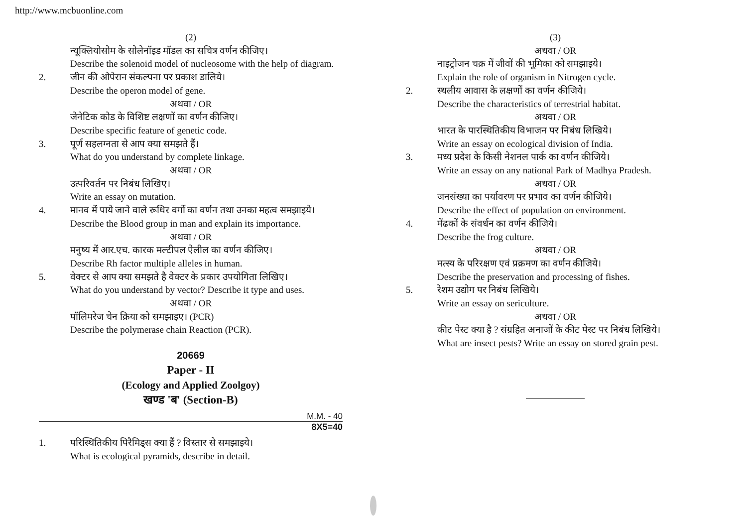http://www.mcbuonline.com
(2)
न्यूक्लियोसोम के सोलेनॉइड मॉडल का सचित्र वर्णन कीजिए।
Describe the solenoid model of nucleosome with the help of diagram.
2. जीन की ओपेरान संकल्पना पर प्रकाश डालिये।
Describe the operon model of gene.
अथवा / OR
जेनेटिक कोड के विशिष्ट लक्षणों का वर्णन कीजिए।
Describe specific feature of genetic code.
3. पूर्ण सहलग्नता से आप क्या समझते हैं।
What do you understand by complete linkage.
अथवा / OR
उत्परिवर्तन पर निबंध लिखिए।
Write an essay on mutation.
4. मानव में पाये जाने वाले रूधिर वर्गो का वर्णन तथा उनका महत्व समझाइये।
Describe the Blood group in man and explain its importance.
अथवा / OR
मनुष्य में आर.एच. कारक मल्टीपल ऐलील का वर्णन कीजिए।
Describe Rh factor multiple alleles in human.
5. वेक्टर से आप क्या समझते है वेक्टर के प्रकार उपयोगिता लिखिए।
What do you understand by vector? Describe it type and uses.
अथवा / OR
पॉलिमरेज चेन क्रिया को समझाइए। (PCR)
Describe the polymerase chain Reaction (PCR).
20669
Paper - II
(Ecology and Applied Zoolgoy)
खण्ड 'ब' (Section-B)
M.M. - 40
8X5=40
1. परिस्थितिकीय पिरैमिड्स क्या हैं ? विस्तार से समझाइये।
What is ecological pyramids, describe in detail.
(3)
अथवा / OR
नाइट्रोजन चक्र में जीवों की भूमिका को समझाइये।
Explain the role of organism in Nitrogen cycle.
2. स्थलीय आवास के लक्षणों का वर्णन कीजिये।
Describe the characteristics of terrestrial habitat.
अथवा / OR
भारत के पारस्थितिकीय विभाजन पर निबंध लिखिये।
Write an essay on ecological division of India.
3. मध्य प्रदेश के किसी नेशनल पार्क का वर्णन कीजिये।
Write an essay on any national Park of Madhya Pradesh.
अथवा / OR
जनसंख्या का पर्यावरण पर प्रभाव का वर्णन कीजिये।
Describe the effect of population on environment.
4. मेंढकों के संवर्धन का वर्णन कीजिये।
Describe the frog culture.
अथवा / OR
मत्स्य के परिरक्षण एवं प्रक्रमण का वर्णन कीजिये।
Describe the preservation and processing of fishes.
5. रेशम उद्योग पर निबंध लिखिये।
Write an essay on sericulture.
अथवा / OR
कीट पेस्ट क्या है ? संग्रहित अनाजों के कीट पेस्ट पर निबंध लिखिये।
What are insect pests? Write an essay on stored grain pest.